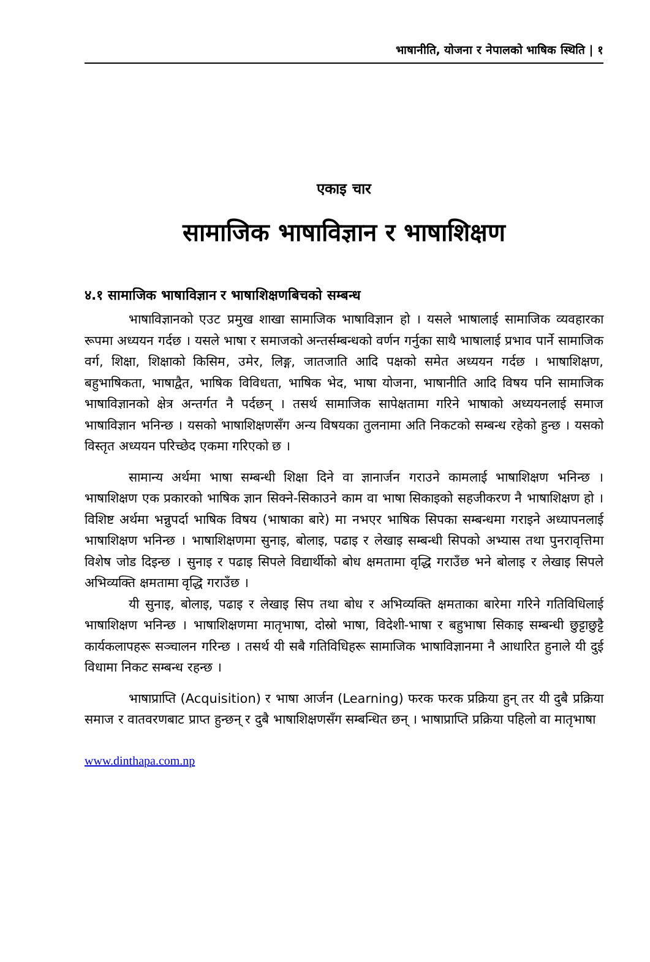भाषानीति, योजना र नेपालको भाषिक स्थिति | १
एकाइ चार
सामाजिक भाषाविज्ञान र भाषाशिक्षण
४.१ सामाजिक भाषाविज्ञान र भाषाशिक्षणबिचको सम्बन्ध
भाषाविज्ञानको एउट प्रमुख शाखा सामाजिक भाषाविज्ञान हो । यसले भाषालाई सामाजिक व्यवहारका रूपमा अध्ययन गर्दछ । यसले भाषा र समाजको अन्तर्सम्बन्धको वर्णन गर्नुका साथै भाषालाई प्रभाव पार्ने सामाजिक वर्ग, शिक्षा, शिक्षाको किसिम, उमेर, लिङ्ग, जातजाति आदि पक्षको समेत अध्ययन गर्दछ । भाषाशिक्षण, बहुभाषिकता, भाषाद्वैत, भाषिक विविधता, भाषिक भेद, भाषा योजना, भाषानीति आदि विषय पनि सामाजिक भाषाविज्ञानको क्षेत्र अन्तर्गत नै पर्दछन् । तसर्थ सामाजिक सापेक्षतामा गरिने भाषाको अध्ययनलाई समाज भाषाविज्ञान भनिन्छ । यसको भाषाशिक्षणसँग अन्य विषयका तुलनामा अति निकटको सम्बन्ध रहेको हुन्छ । यसको विस्तृत अध्ययन परिच्छेद एकमा गरिएको छ ।
सामान्य अर्थमा भाषा सम्बन्धी शिक्षा दिने वा ज्ञानार्जन गराउने कामलाई भाषाशिक्षण भनिन्छ । भाषाशिक्षण एक प्रकारको भाषिक ज्ञान सिक्ने-सिकाउने काम वा भाषा सिकाइको सहजीकरण नै भाषाशिक्षण हो । विशिष्ट अर्थमा भन्नुपर्दा भाषिक विषय (भाषाका बारे) मा नभएर भाषिक सिपका सम्बन्धमा गराइने अध्यापनलाई भाषाशिक्षण भनिन्छ । भाषाशिक्षणमा सुनाइ, बोलाइ, पढाइ र लेखाइ सम्बन्धी सिपको अभ्यास तथा पुनरावृत्तिमा विशेष जोड दिइन्छ । सुनाइ र पढाइ सिपले विद्यार्थीको बोध क्षमतामा वृद्धि गराउँछ भने बोलाइ र लेखाइ सिपले अभिव्यक्ति क्षमतामा वृद्धि गराउँछ ।
यी सुनाइ, बोलाइ, पढाइ र लेखाइ सिप तथा बोध र अभिव्यक्ति क्षमताका बारेमा गरिने गतिविधिलाई भाषाशिक्षण भनिन्छ । भाषाशिक्षणमा मातृभाषा, दोस्रो भाषा, विदेशी-भाषा र बहुभाषा सिकाइ सम्बन्धी छुट्टाछुट्टै कार्यकलापहरू सञ्चालन गरिन्छ । तसर्थ यी सबै गतिविधिहरू सामाजिक भाषाविज्ञानमा नै आधारित हुनाले यी दुई विधामा निकट सम्बन्ध रहन्छ ।
भाषाप्राप्ति (Acquisition) र भाषा आर्जन (Learning) फरक फरक प्रक्रिया हुन् तर यी दुबै प्रक्रिया समाज र वातवरणबाट प्राप्त हुन्छन् र दुबै भाषाशिक्षणसँग सम्बन्धित छन् । भाषाप्राप्ति प्रक्रिया पहिलो वा मातृभाषा
www.dinthapa.com.np